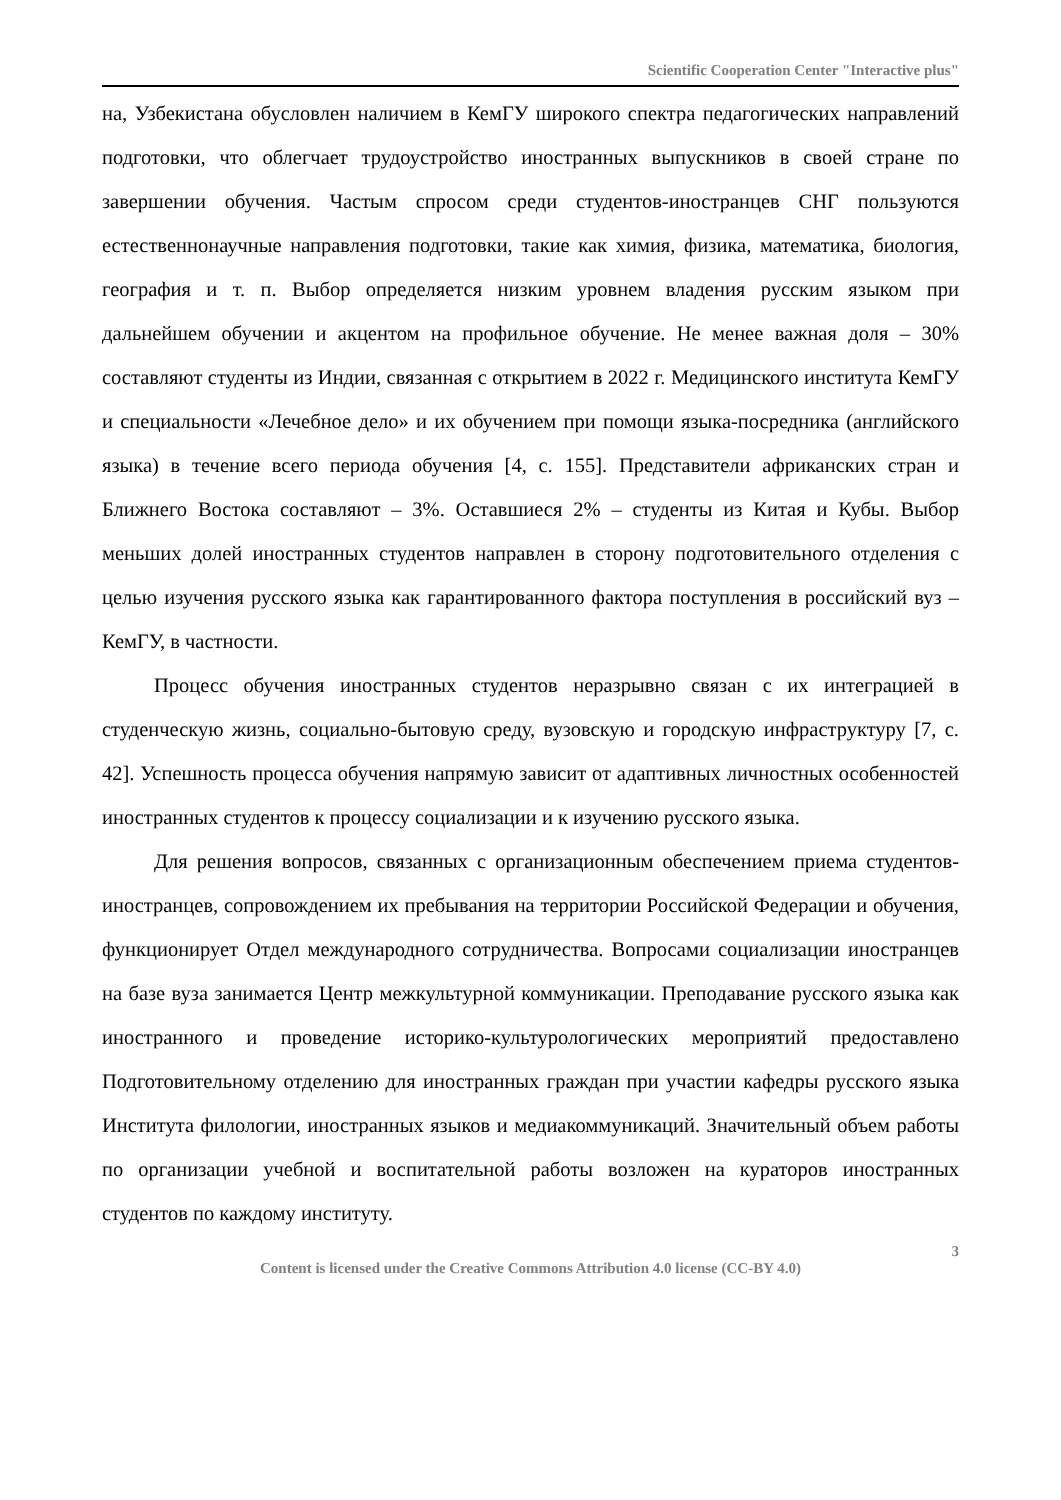Scientific Cooperation Center "Interactive plus"
на, Узбекистана обусловлен наличием в КемГУ широкого спектра педагогических направлений подготовки, что облегчает трудоустройство иностранных выпускников в своей стране по завершении обучения. Частым спросом среди студентов-иностранцев СНГ пользуются естественнонаучные направления подготовки, такие как химия, физика, математика, биология, география и т. п. Выбор определяется низким уровнем владения русским языком при дальнейшем обучении и акцентом на профильное обучение. Не менее важная доля – 30% составляют студенты из Индии, связанная с открытием в 2022 г. Медицинского института КемГУ и специальности «Лечебное дело» и их обучением при помощи языка-посредника (английского языка) в течение всего периода обучения [4, с. 155]. Представители африканских стран и Ближнего Востока составляют – 3%. Оставшиеся 2% – студенты из Китая и Кубы. Выбор меньших долей иностранных студентов направлен в сторону подготовительного отделения с целью изучения русского языка как гарантированного фактора поступления в российский вуз – КемГУ, в частности.
Процесс обучения иностранных студентов неразрывно связан с их интеграцией в студенческую жизнь, социально-бытовую среду, вузовскую и городскую инфраструктуру [7, с. 42]. Успешность процесса обучения напрямую зависит от адаптивных личностных особенностей иностранных студентов к процессу социализации и к изучению русского языка.
Для решения вопросов, связанных с организационным обеспечением приема студентов-иностранцев, сопровождением их пребывания на территории Российской Федерации и обучения, функционирует Отдел международного сотрудничества. Вопросами социализации иностранцев на базе вуза занимается Центр межкультурной коммуникации. Преподавание русского языка как иностранного и проведение историко-культурологических мероприятий предоставлено Подготовительному отделению для иностранных граждан при участии кафедры русского языка Института филологии, иностранных языков и медиакоммуникаций. Значительный объем работы по организации учебной и воспитательной работы возложен на кураторов иностранных студентов по каждому институту.
3
Content is licensed under the Creative Commons Attribution 4.0 license (CC-BY 4.0)